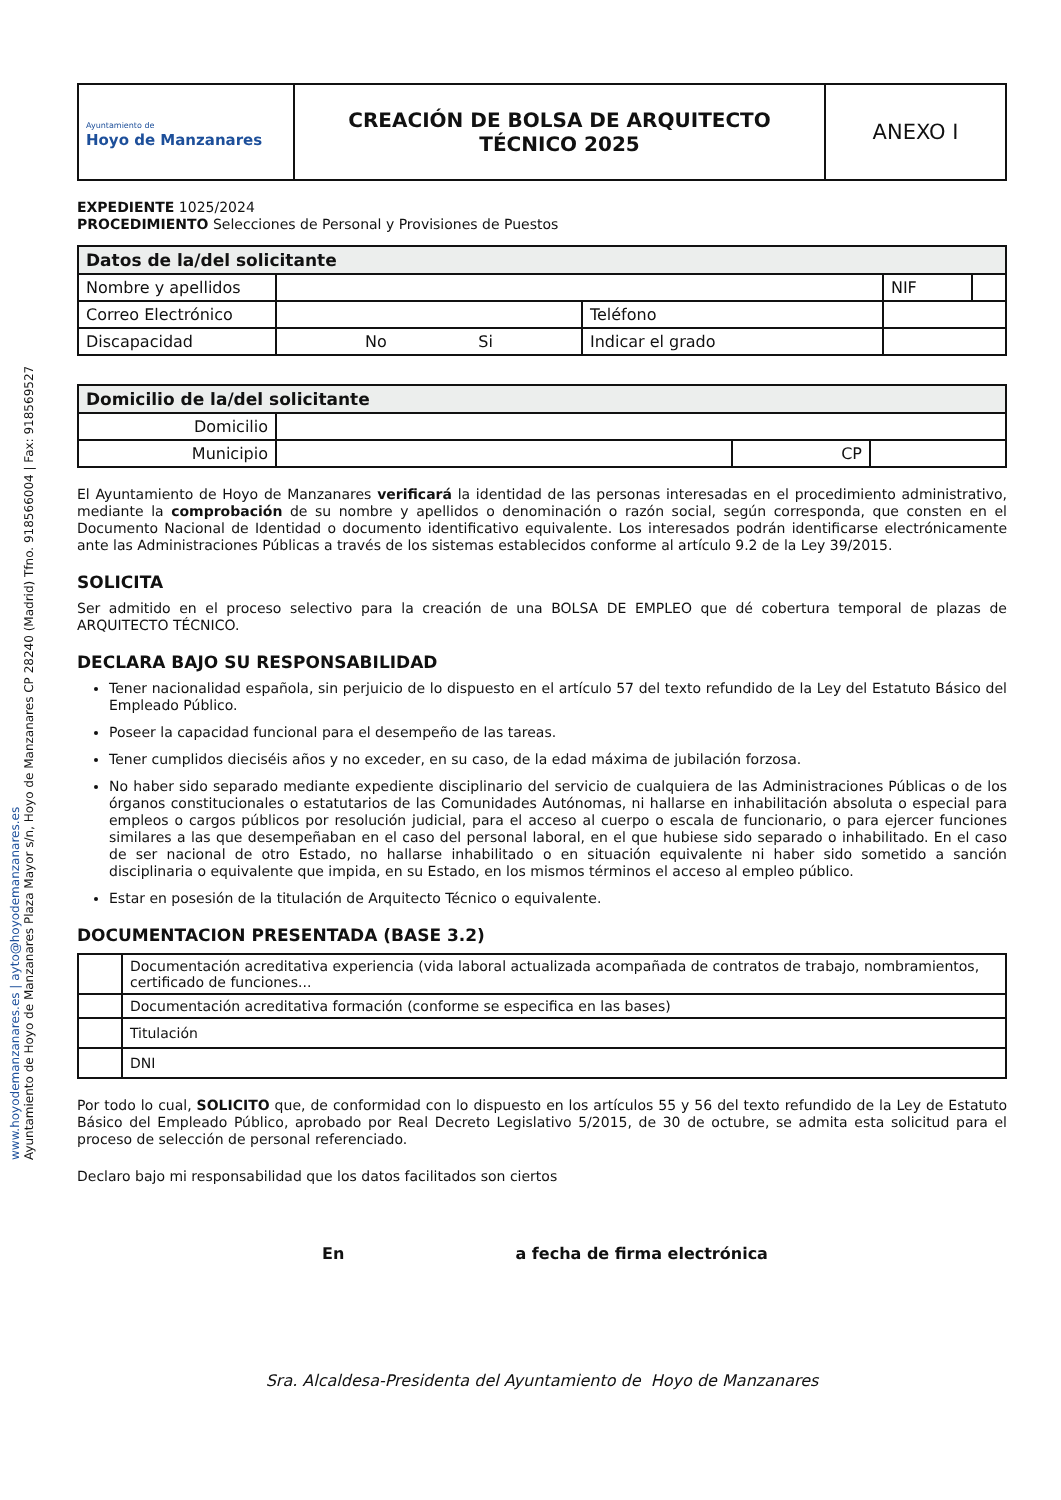Ayuntamiento de Hoyo de Manzanares Plaza Mayor s/n, Hoyo de Manzanares CP 28240 (Madrid) Tfno. 918566004 | Fax: 918569527
www.hoyodemanzanares.es | ayto@hoyodemanzanares.es
| Ayuntamiento de Hoyo de Manzanares | CREACIÓN DE BOLSA DE ARQUITECTO TÉCNICO 2025 | ANEXO I |
EXPEDIENTE 1025/2024
PROCEDIMIENTO Selecciones de Personal y Provisiones de Puestos
| Datos de la/del solicitante | | | | |
| Nombre y apellidos | | | NIF | |
| Correo Electrónico | | Teléfono | | |
| Discapacidad | No Si | Indicar el grado | | |
| Domicilio de la/del solicitante | | | |
| Domicilio | | | |
| Municipio | | CP | |
El Ayuntamiento de Hoyo de Manzanares verificará la identidad de las personas interesadas en el procedimiento administrativo, mediante la comprobación de su nombre y apellidos o denominación o razón social, según corresponda, que consten en el Documento Nacional de Identidad o documento identificativo equivalente. Los interesados podrán identificarse electrónicamente ante las Administraciones Públicas a través de los sistemas establecidos conforme al artículo 9.2 de la Ley 39/2015.
SOLICITA
Ser admitido en el proceso selectivo para la creación de una BOLSA DE EMPLEO que dé cobertura temporal de plazas de ARQUITECTO TÉCNICO.
DECLARA BAJO SU RESPONSABILIDAD
Tener nacionalidad española, sin perjuicio de lo dispuesto en el artículo 57 del texto refundido de la Ley del Estatuto Básico del Empleado Público.
Poseer la capacidad funcional para el desempeño de las tareas.
Tener cumplidos dieciséis años y no exceder, en su caso, de la edad máxima de jubilación forzosa.
No haber sido separado mediante expediente disciplinario del servicio de cualquiera de las Administraciones Públicas o de los órganos constitucionales o estatutarios de las Comunidades Autónomas, ni hallarse en inhabilitación absoluta o especial para empleos o cargos públicos por resolución judicial, para el acceso al cuerpo o escala de funcionario, o para ejercer funciones similares a las que desempeñaban en el caso del personal laboral, en el que hubiese sido separado o inhabilitado. En el caso de ser nacional de otro Estado, no hallarse inhabilitado o en situación equivalente ni haber sido sometido a sanción disciplinaria o equivalente que impida, en su Estado, en los mismos términos el acceso al empleo público.
Estar en posesión de la titulación de Arquitecto Técnico o equivalente.
DOCUMENTACION PRESENTADA (BASE 3.2)
| | Documentación acreditativa experiencia (vida laboral actualizada acompañada de contratos de trabajo, nombramientos, certificado de funciones... |
| | Documentación acreditativa formación (conforme se especifica en las bases) |
| | Titulación |
| | DNI |
Por todo lo cual, SOLICITO que, de conformidad con lo dispuesto en los artículos 55 y 56 del texto refundido de la Ley de Estatuto Básico del Empleado Público, aprobado por Real Decreto Legislativo 5/2015, de 30 de octubre, se admita esta solicitud para el proceso de selección de personal referenciado.
Declaro bajo mi responsabilidad que los datos facilitados son ciertos
En a fecha de firma electrónica
Sra. Alcaldesa-Presidenta del Ayuntamiento de Hoyo de Manzanares